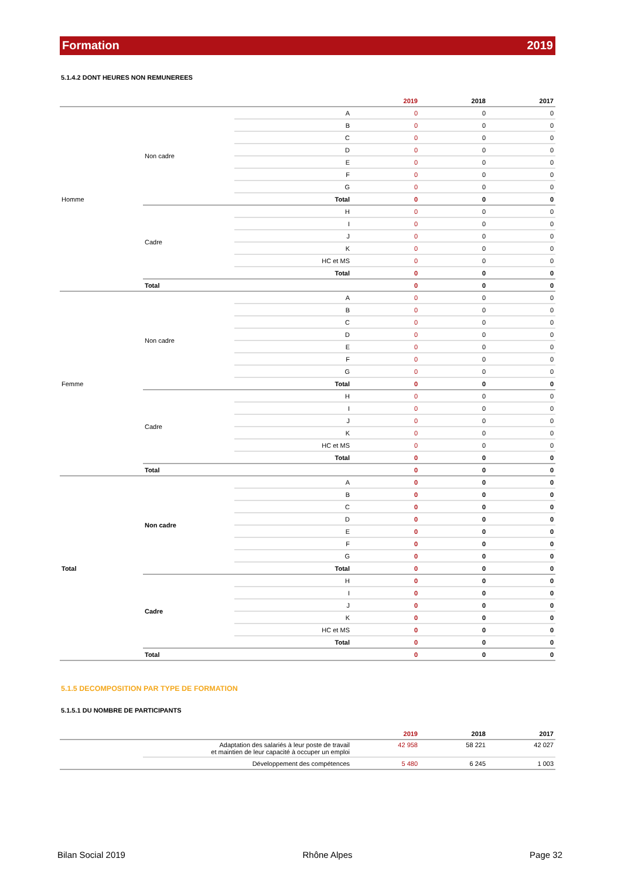Formation 2019
5.1.4.2 DONT HEURES NON REMUNEREES
| | | | 2019 | 2018 | 2017 |
| --- | --- | --- | --- | --- | --- |
| Homme | Non cadre | A | 0 | 0 | 0 |
| | | B | 0 | 0 | 0 |
| | | C | 0 | 0 | 0 |
| | | D | 0 | 0 | 0 |
| | | E | 0 | 0 | 0 |
| | | F | 0 | 0 | 0 |
| | | G | 0 | 0 | 0 |
| | | Total | 0 | 0 | 0 |
| | Cadre | H | 0 | 0 | 0 |
| | | I | 0 | 0 | 0 |
| | | J | 0 | 0 | 0 |
| | | K | 0 | 0 | 0 |
| | | HC et MS | 0 | 0 | 0 |
| | | Total | 0 | 0 | 0 |
| | Total | | 0 | 0 | 0 |
| Femme | Non cadre | A | 0 | 0 | 0 |
| | | B | 0 | 0 | 0 |
| | | C | 0 | 0 | 0 |
| | | D | 0 | 0 | 0 |
| | | E | 0 | 0 | 0 |
| | | F | 0 | 0 | 0 |
| | | G | 0 | 0 | 0 |
| | | Total | 0 | 0 | 0 |
| | Cadre | H | 0 | 0 | 0 |
| | | I | 0 | 0 | 0 |
| | | J | 0 | 0 | 0 |
| | | K | 0 | 0 | 0 |
| | | HC et MS | 0 | 0 | 0 |
| | | Total | 0 | 0 | 0 |
| | Total | | 0 | 0 | 0 |
| Total | Non cadre | A | 0 | 0 | 0 |
| | | B | 0 | 0 | 0 |
| | | C | 0 | 0 | 0 |
| | | D | 0 | 0 | 0 |
| | | E | 0 | 0 | 0 |
| | | F | 0 | 0 | 0 |
| | | G | 0 | 0 | 0 |
| | | Total | 0 | 0 | 0 |
| | Cadre | H | 0 | 0 | 0 |
| | | I | 0 | 0 | 0 |
| | | J | 0 | 0 | 0 |
| | | K | 0 | 0 | 0 |
| | | HC et MS | 0 | 0 | 0 |
| | | Total | 0 | 0 | 0 |
| | Total | | 0 | 0 | 0 |
5.1.5 DECOMPOSITION PAR TYPE DE FORMATION
5.1.5.1 DU NOMBRE DE PARTICIPANTS
| | | 2019 | 2018 | 2017 |
| --- | --- | --- | --- | --- |
| | Adaptation des salariés à leur poste de travail et maintien de leur capacité à occuper un emploi | 42 958 | 58 221 | 42 027 |
| | Développement des compétences | 5 480 | 6 245 | 1 003 |
Bilan Social 2019 Rhône Alpes Page 32